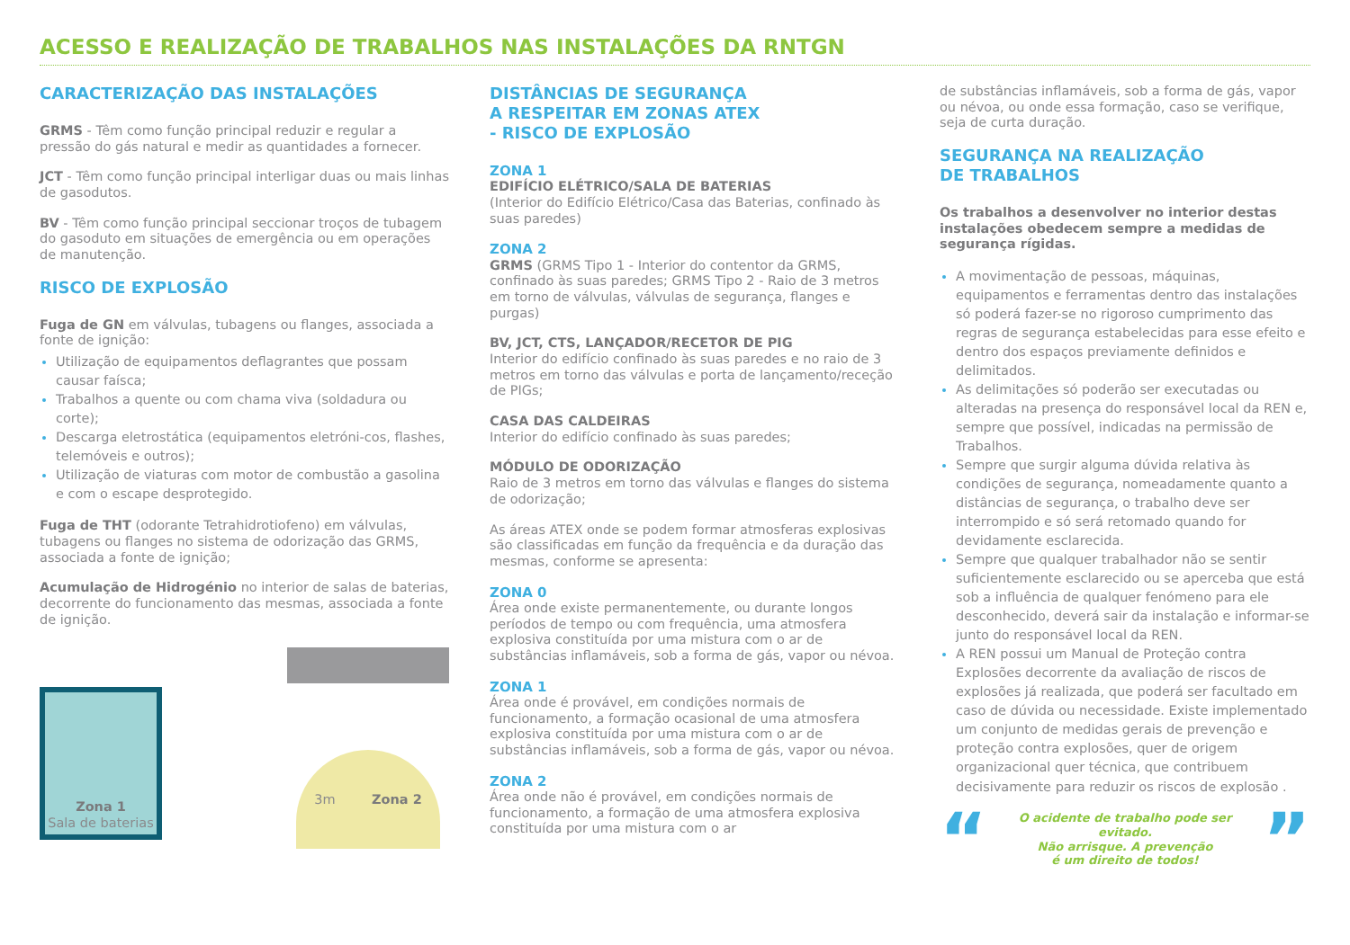ACESSO E REALIZAÇÃO DE TRABALHOS NAS INSTALAÇÕES DA RNTGN
CARACTERIZAÇÃO DAS INSTALAÇÕES
GRMS - Têm como função principal reduzir e regular a pressão do gás natural e medir as quantidades a fornecer.
JCT - Têm como função principal interligar duas ou mais linhas de gasodutos.
BV - Têm como função principal seccionar troços de tubagem do gasoduto em situações de emergência ou em operações de manutenção.
RISCO DE EXPLOSÃO
Fuga de GN em válvulas, tubagens ou flanges, associada a fonte de ignição:
Utilização de equipamentos deflagrantes que possam causar faísca;
Trabalhos a quente ou com chama viva (soldadura ou corte);
Descarga eletrostática (equipamentos eletróni-cos, flashes, telemóveis e outros);
Utilização de viaturas com motor de combustão a gasolina e com o escape desprotegido.
Fuga de THT (odorante Tetrahidrotiofeno) em válvulas, tubagens ou flanges no sistema de odorização das GRMS, associada a fonte de ignição;
Acumulação de Hidrogénio no interior de salas de baterias, decorrente do funcionamento das mesmas, associada a fonte de ignição.
Zona 1
Sala de baterias
3m Zona 2
DISTÂNCIAS DE SEGURANÇA
A RESPEITAR EM ZONAS ATEX
- RISCO DE EXPLOSÃO
ZONA 1
EDIFÍCIO ELÉTRICO/SALA DE BATERIAS
(Interior do Edifício Elétrico/Casa das Baterias, confinado às suas paredes)
ZONA 2
GRMS (GRMS Tipo 1 - Interior do contentor da GRMS, confinado às suas paredes; GRMS Tipo 2 - Raio de 3 metros em torno de válvulas, válvulas de segurança, flanges e purgas)
BV, JCT, CTS, LANÇADOR/RECETOR DE PIG
Interior do edifício confinado às suas paredes e no raio de 3 metros em torno das válvulas e porta de lançamento/receção de PIGs;
CASA DAS CALDEIRAS
Interior do edifício confinado às suas paredes;
MÓDULO DE ODORIZAÇÃO
Raio de 3 metros em torno das válvulas e flanges do sistema de odorização;
As áreas ATEX onde se podem formar atmosferas explosivas são classificadas em função da frequência e da duração das mesmas, conforme se apresenta:
ZONA 0
Área onde existe permanentemente, ou durante longos períodos de tempo ou com frequência, uma atmosfera explosiva constituída por uma mistura com o ar de substâncias inflamáveis, sob a forma de gás, vapor ou névoa.
ZONA 1
Área onde é provável, em condições normais de funcionamento, a formação ocasional de uma atmosfera explosiva constituída por uma mistura com o ar de substâncias inflamáveis, sob a forma de gás, vapor ou névoa.
ZONA 2
Área onde não é provável, em condições normais de funcionamento, a formação de uma atmosfera explosiva constituída por uma mistura com o ar
de substâncias inflamáveis, sob a forma de gás, vapor ou névoa, ou onde essa formação, caso se verifique, seja de curta duração.
SEGURANÇA NA REALIZAÇÃO
DE TRABALHOS
Os trabalhos a desenvolver no interior destas instalações obedecem sempre a medidas de segurança rígidas.
A movimentação de pessoas, máquinas, equipamentos e ferramentas dentro das instalações só poderá fazer-se no rigoroso cumprimento das regras de segurança estabelecidas para esse efeito e dentro dos espaços previamente definidos e delimitados.
As delimitações só poderão ser executadas ou alteradas na presença do responsável local da REN e, sempre que possível, indicadas na permissão de Trabalhos.
Sempre que surgir alguma dúvida relativa às condições de segurança, nomeadamente quanto a distâncias de segurança, o trabalho deve ser interrompido e só será retomado quando for devidamente esclarecida.
Sempre que qualquer trabalhador não se sentir suficientemente esclarecido ou se aperceba que está sob a influência de qualquer fenómeno para ele desconhecido, deverá sair da instalação e informar-se junto do responsável local da REN.
A REN possui um Manual de Proteção contra Explosões decorrente da avaliação de riscos de explosões já realizada, que poderá ser facultado em caso de dúvida ou necessidade. Existe implementado um conjunto de medidas gerais de prevenção e proteção contra explosões, quer de origem organizacional quer técnica, que contribuem decisivamente para reduzir os riscos de explosão .
“
O acidente de trabalho pode ser evitado.
Não arrisque. A prevenção
é um direito de todos!
”